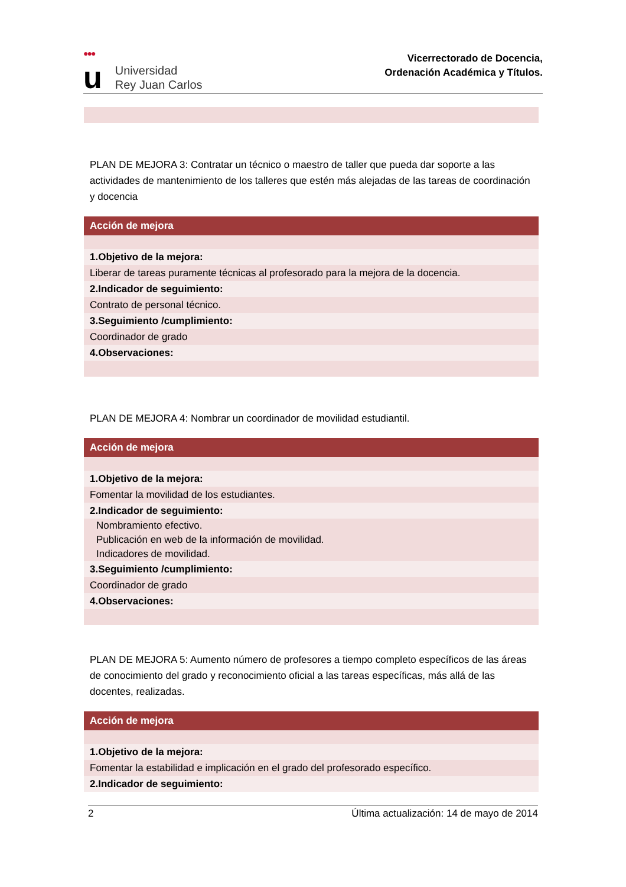●●●
u
Universidad
Rey Juan Carlos
Vicerrectorado de Docencia,
Ordenación Académica y Títulos.
PLAN DE MEJORA 3: Contratar un técnico o maestro de taller que pueda dar soporte a las actividades de mantenimiento de los talleres que estén más alejadas de las tareas de coordinación y docencia
| Acción de mejora |
| --- |
| 1.Objetivo de la mejora: |
| Liberar de tareas puramente técnicas al profesorado para la mejora de la docencia. |
| 2.Indicador de seguimiento: |
| Contrato de personal técnico. |
| 3.Seguimiento /cumplimiento: |
| Coordinador de grado |
| 4.Observaciones: |
PLAN DE MEJORA 4: Nombrar un coordinador de movilidad estudiantil.
| Acción de mejora |
| --- |
| 1.Objetivo de la mejora: |
| Fomentar la movilidad de los estudiantes. |
| 2.Indicador de seguimiento: |
| Nombramiento efectivo. Publicación en web de la información de movilidad. Indicadores de movilidad. |
| 3.Seguimiento /cumplimiento: |
| Coordinador de grado |
| 4.Observaciones: |
PLAN DE MEJORA 5: Aumento número de profesores a tiempo completo específicos de las áreas de conocimiento del grado y reconocimiento oficial a las tareas específicas, más allá de las docentes, realizadas.
| Acción de mejora |
| --- |
| 1.Objetivo de la mejora: |
| Fomentar la estabilidad e implicación en el grado del profesorado específico. |
| 2.Indicador de seguimiento: |
2 Última actualización: 14 de mayo de 2014